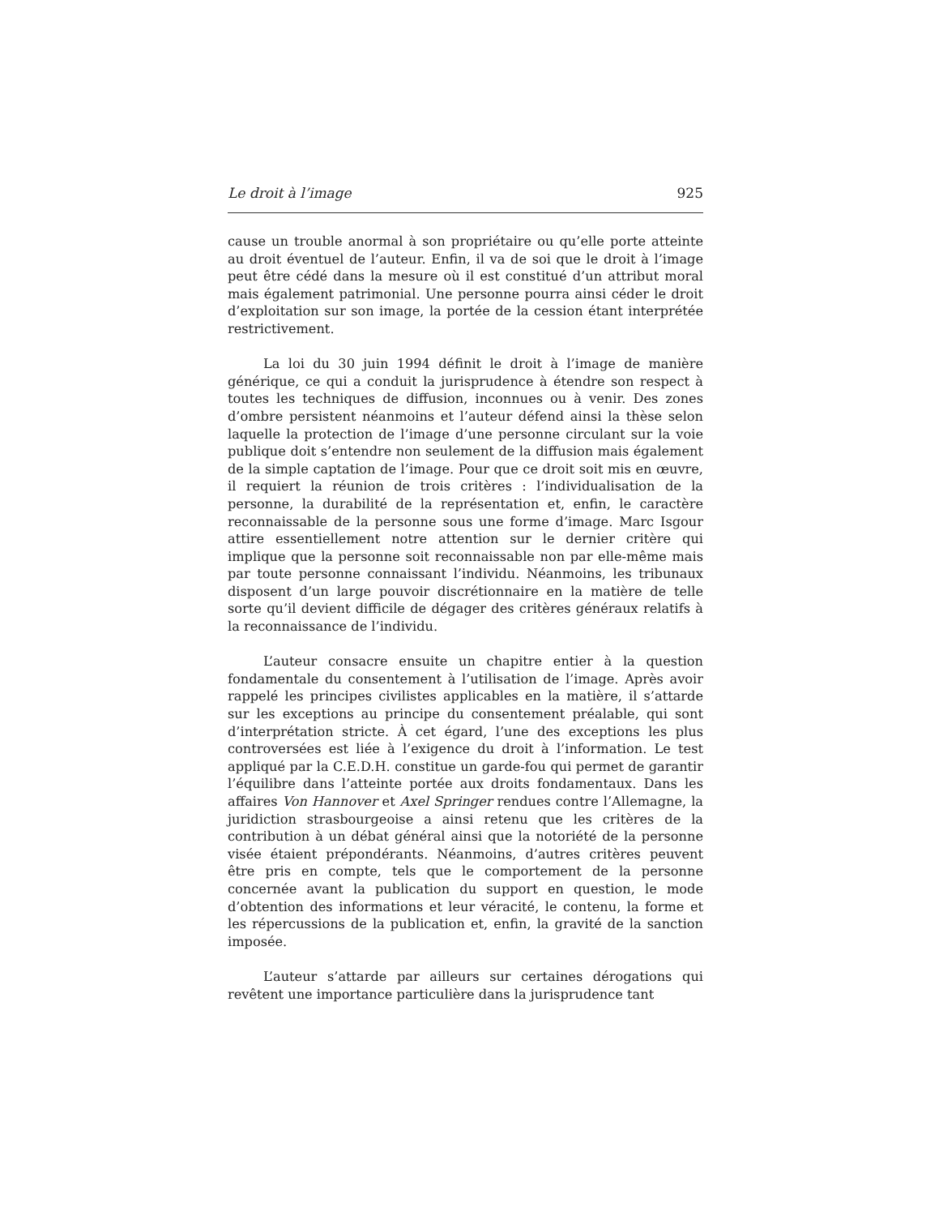Le droit à l’image 925
cause un trouble anormal à son propriétaire ou qu’elle porte atteinte au droit éventuel de l’auteur. Enfin, il va de soi que le droit à l’image peut être cédé dans la mesure où il est constitué d’un attribut moral mais également patrimonial. Une personne pourra ainsi céder le droit d’exploitation sur son image, la portée de la cession étant interprétée restrictivement.
La loi du 30 juin 1994 définit le droit à l’image de manière générique, ce qui a conduit la jurisprudence à étendre son respect à toutes les techniques de diffusion, inconnues ou à venir. Des zones d’ombre persistent néanmoins et l’auteur défend ainsi la thèse selon laquelle la protection de l’image d’une personne circulant sur la voie publique doit s’entendre non seulement de la diffusion mais également de la simple captation de l’image. Pour que ce droit soit mis en œuvre, il requiert la réunion de trois critères : l’individualisation de la personne, la durabilité de la représentation et, enfin, le caractère reconnaissable de la personne sous une forme d’image. Marc Isgour attire essentiellement notre attention sur le dernier critère qui implique que la personne soit reconnaissable non par elle-même mais par toute personne connaissant l’individu. Néanmoins, les tribunaux disposent d’un large pouvoir discrétionnaire en la matière de telle sorte qu’il devient difficile de dégager des critères généraux relatifs à la reconnaissance de l’individu.
L’auteur consacre ensuite un chapitre entier à la question fondamentale du consentement à l’utilisation de l’image. Après avoir rappelé les principes civilistes applicables en la matière, il s’attarde sur les exceptions au principe du consentement préalable, qui sont d’interprétation stricte. À cet égard, l’une des exceptions les plus controversées est liée à l’exigence du droit à l’information. Le test appliqué par la C.E.D.H. constitue un garde-fou qui permet de garantir l’équilibre dans l’atteinte portée aux droits fondamentaux. Dans les affaires Von Hannover et Axel Springer rendues contre l’Allemagne, la juridiction strasbourgeoise a ainsi retenu que les critères de la contribution à un débat général ainsi que la notoriété de la personne visée étaient prépondérants. Néanmoins, d’autres critères peuvent être pris en compte, tels que le comportement de la personne concernée avant la publication du support en question, le mode d’obtention des informations et leur véracité, le contenu, la forme et les répercussions de la publication et, enfin, la gravité de la sanction imposée.
L’auteur s’attarde par ailleurs sur certaines dérogations qui revêtent une importance particulière dans la jurisprudence tant